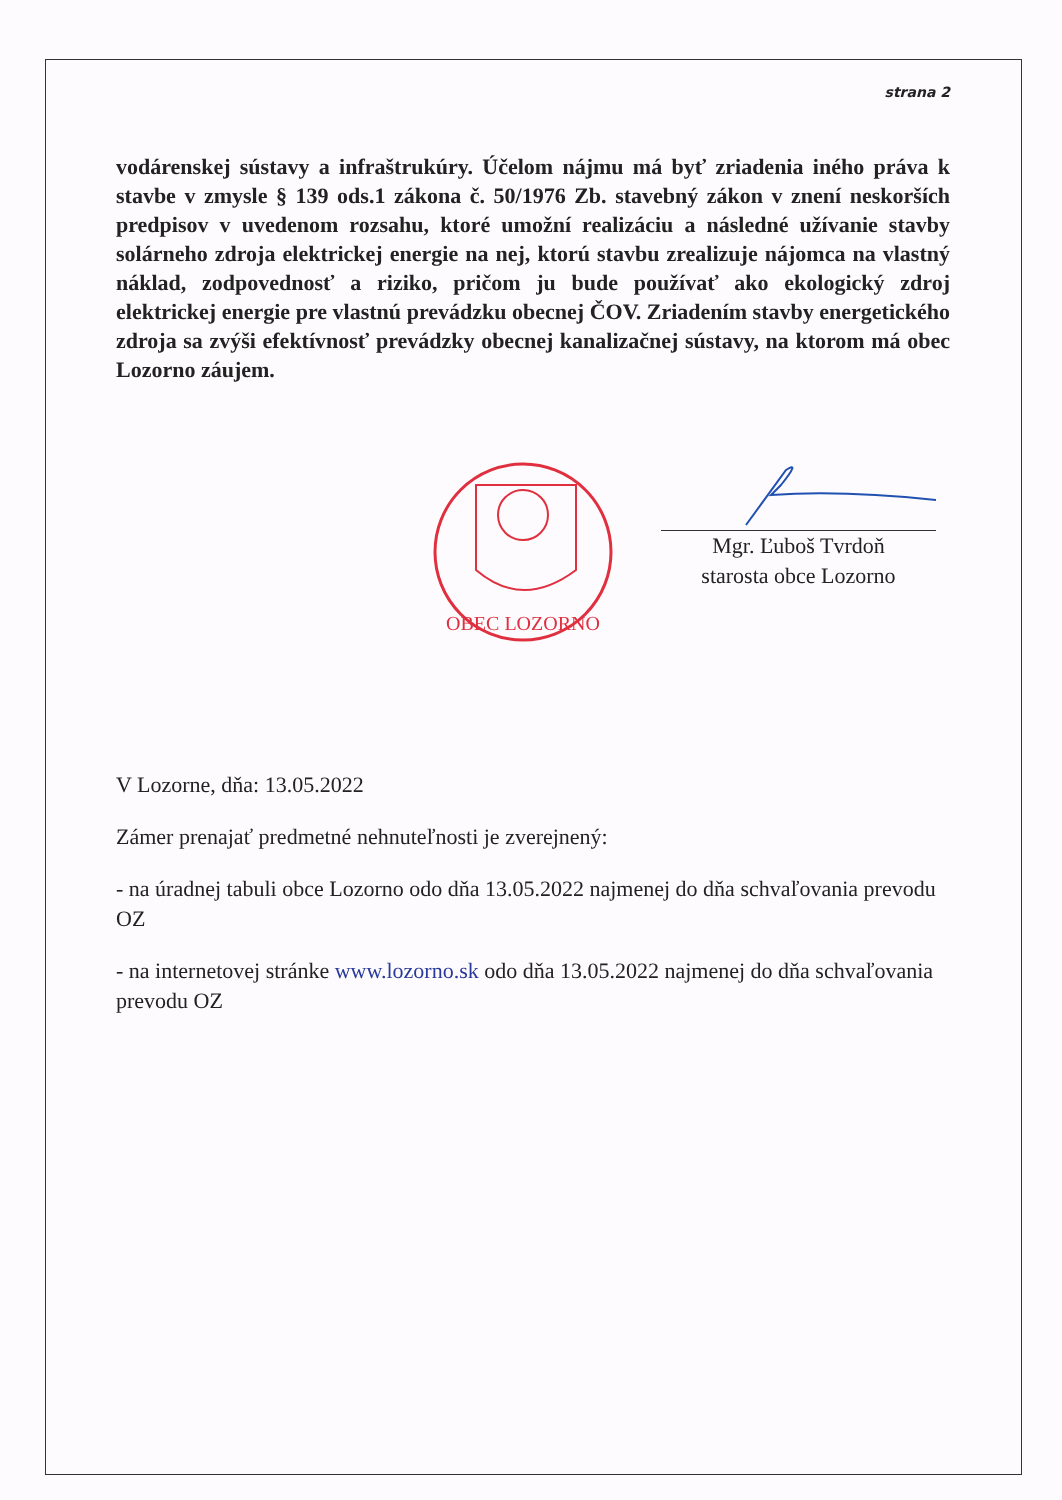strana 2
vodárenskej sústavy a infraštrukúry. Účelom nájmu má byť zriadenia iného práva k stavbe v zmysle § 139 ods.1 zákona č. 50/1976 Zb. stavebný zákon v znení neskorších predpisov v uvedenom rozsahu, ktoré umožní realizáciu a následné užívanie stavby solárneho zdroja elektrickej energie na nej, ktorú stavbu zrealizuje nájomca na vlastný náklad, zodpovednosť a riziko, pričom ju bude používať ako ekologický zdroj elektrickej energie pre vlastnú prevádzku obecnej ČOV. Zriadením stavby energetického zdroja sa zvýši efektívnosť prevádzky obecnej kanalizačnej sústavy, na ktorom má obec Lozorno záujem.
OBEC LOZORNO
Mgr. Ľuboš Tvrdoň
starosta obce Lozorno
V Lozorne, dňa: 13.05.2022
Zámer prenajať predmetné nehnuteľnosti je zverejnený:
- na úradnej tabuli obce Lozorno odo dňa 13.05.2022 najmenej do dňa schvaľovania prevodu OZ
- na internetovej stránke www.lozorno.sk odo dňa 13.05.2022 najmenej do dňa schvaľovania prevodu OZ